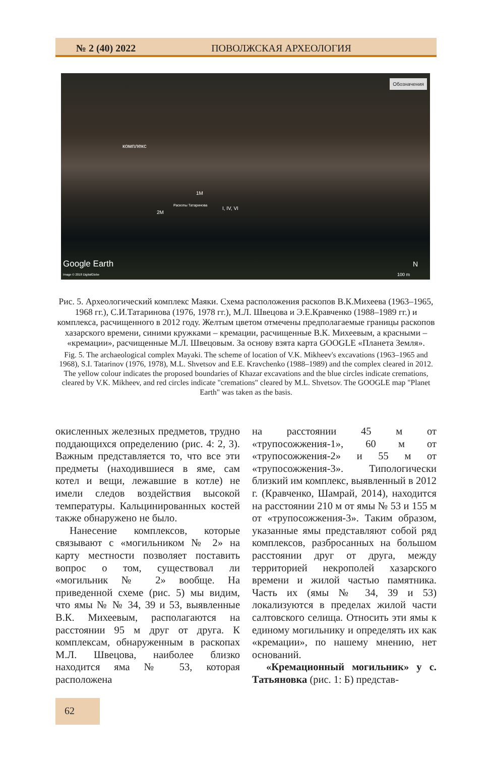№ 2 (40) 2022 ПОВОЛЖСКАЯ АРХЕОЛОГИЯ
Обозначения
комплекс
1M
2M
Раскопы Татаринова I, IV, VI
Google Earth
Image © 2018 DigitalGlobe
N
100 m
Рис. 5. Археологический комплекс Маяки. Схема расположения раскопов В.К.Михеева (1963–1965, 1968 гг.), С.И.Татаринова (1976, 1978 гг.), М.Л. Швецова и Э.Е.Кравченко (1988–1989 гг.) и комплекса, расчищенного в 2012 году. Желтым цветом отмечены предполагаемые границы раскопов хазарского времени, синими кружками – кремации, расчищенные В.К. Михеевым, а красными – «кремации», расчищенные М.Л. Швецовым. За основу взята карта GOOGLE «Планета Земля».
Fig. 5. The archaeological complex Mayaki. The scheme of location of V.K. Mikheev's excavations (1963–1965 and 1968), S.I. Tatarinov (1976, 1978), M.L. Shvetsov and E.E. Kravchenko (1988–1989) and the complex cleared in 2012. The yellow colour indicates the proposed boundaries of Khazar excavations and the blue circles indicate cremations, cleared by V.K. Mikheev, and red circles indicate "cremations" cleared by M.L. Shvetsov. The GOOGLE map "Planet Earth" was taken as the basis.
окисленных железных предметов, трудно поддающихся определению (рис. 4: 2, 3). Важным представляется то, что все эти предметы (находившиеся в яме, сам котел и вещи, лежавшие в котле) не имели следов воздействия высокой температуры. Кальцинированных костей также обнаружено не было.
Нанесение комплексов, которые связывают с «могильником № 2» на карту местности позволяет поставить вопрос о том, существовал ли «могильник № 2» вообще. На приведенной схеме (рис. 5) мы видим, что ямы № № 34, 39 и 53, выявленные В.К. Михеевым, располагаются на расстоянии 95 м друг от друга. К комплексам, обнаруженным в раскопах М.Л. Швецова, наиболее близко находится яма № 53, которая расположена
на расстоянии 45 м от «трупосожжения-1», 60 м от «трупосожжения-2» и 55 м от «трупосожжения-3». Типологически близкий им комплекс, выявленный в 2012 г. (Кравченко, Шамрай, 2014), находится на расстоянии 210 м от ямы № 53 и 155 м от «трупосожжения-3». Таким образом, указанные ямы представляют собой ряд комплексов, разбросанных на большом расстоянии друг от друга, между территорией некрополей хазарского времени и жилой частью памятника. Часть их (ямы № 34, 39 и 53) локализуются в пределах жилой части салтовского селища. Относить эти ямы к единому могильнику и определять их как «кремации», по нашему мнению, нет оснований.
«Кремационный могильник» у с. Татьяновка (рис. 1: Б) представ-
62